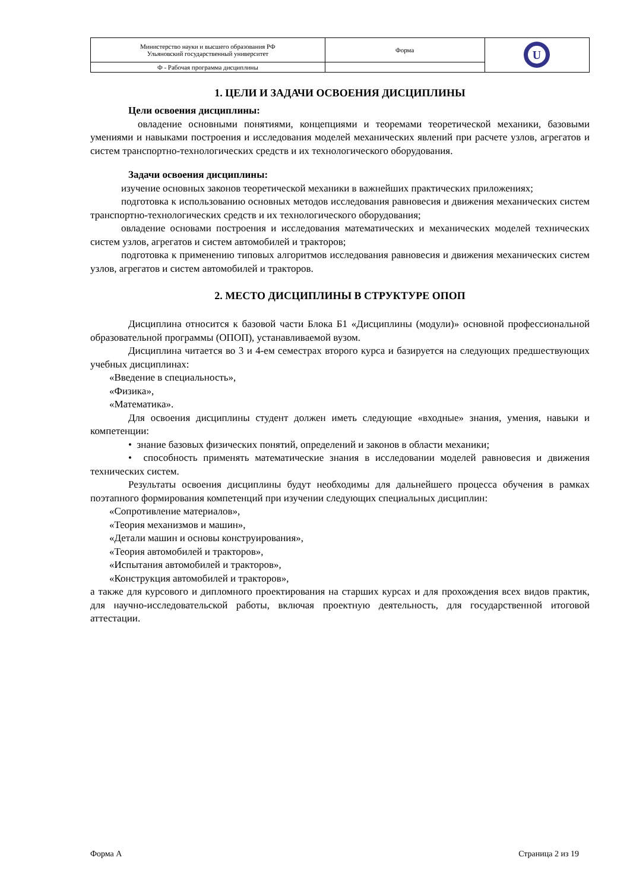| Министерство науки и высшего образования РФ Ульяновский государственный университет | Форма | U |
| Ф - Рабочая программа дисциплины | | |
1. ЦЕЛИ И ЗАДАЧИ ОСВОЕНИЯ ДИСЦИПЛИНЫ
Цели освоения дисциплины:
овладение основными понятиями, концепциями и теоремами теоретической механики, базовыми умениями и навыками построения и исследования моделей механических явлений при расчете узлов, агрегатов и систем транспортно-технологических средств и их технологического оборудования.
Задачи освоения дисциплины:
изучение основных законов теоретической механики в важнейших практических приложениях;
подготовка к использованию основных методов исследования равновесия и движения механических систем транспортно-технологических средств и их технологического оборудования;
овладение основами построения и исследования математических и механических моделей технических систем узлов, агрегатов и систем автомобилей и тракторов;
подготовка к применению типовых алгоритмов исследования равновесия и движения механических систем узлов, агрегатов и систем автомобилей и тракторов.
2. МЕСТО ДИСЦИПЛИНЫ В СТРУКТУРЕ ОПОП
Дисциплина относится к базовой части Блока Б1 «Дисциплины (модули)» основной профессиональной образовательной программы (ОПОП), устанавливаемой вузом.
Дисциплина читается во 3 и 4-ем семестрах второго курса и базируется на следующих предшествующих учебных дисциплинах:
«Введение в специальность»,
«Физика»,
«Математика».
Для освоения дисциплины студент должен иметь следующие «входные» знания, умения, навыки и компетенции:
• знание базовых физических понятий, определений и законов в области механики;
• способность применять математические знания в исследовании моделей равновесия и движения технических систем.
Результаты освоения дисциплины будут необходимы для дальнейшего процесса обучения в рамках поэтапного формирования компетенций при изучении следующих специальных дисциплин:
«Сопротивление материалов»,
«Теория механизмов и машин»,
«Детали машин и основы конструирования»,
«Теория автомобилей и тракторов»,
«Испытания автомобилей и тракторов»,
«Конструкция автомобилей и тракторов»,
а также для курсового и дипломного проектирования на старших курсах и для прохождения всех видов практик, для научно-исследовательской работы, включая проектную деятельность, для государственной итоговой аттестации.
Форма А Страница 2 из 19